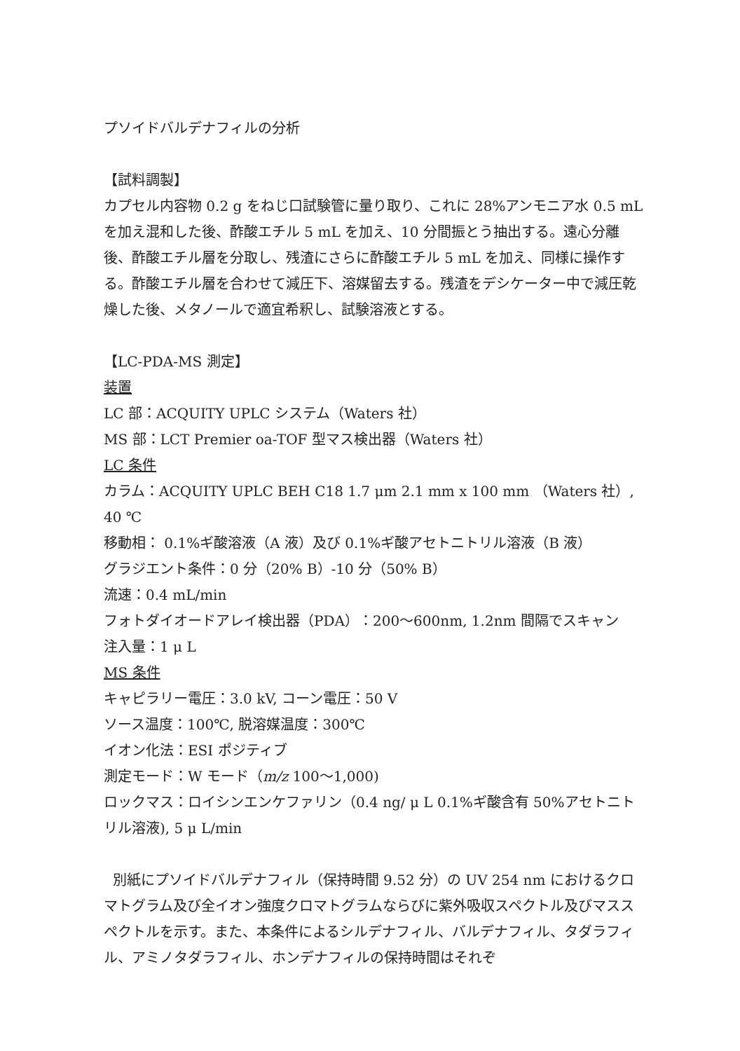プソイドバルデナフィルの分析
【試料調製】
カプセル内容物 0.2 g をねじ口試験管に量り取り、これに 28%アンモニア水 0.5 mL を加え混和した後、酢酸エチル 5 mL を加え、10 分間振とう抽出する。遠心分離後、酢酸エチル層を分取し、残渣にさらに酢酸エチル 5 mL を加え、同様に操作する。酢酸エチル層を合わせて減圧下、溶媒留去する。残渣をデシケーター中で減圧乾燥した後、メタノールで適宜希釈し、試験溶液とする。
【LC-PDA-MS 測定】
装置
LC 部：ACQUITY UPLC システム（Waters 社）
MS 部：LCT Premier oa-TOF 型マス検出器（Waters 社）
LC 条件
カラム：ACQUITY UPLC BEH C18 1.7 μm 2.1 mm x 100 mm （Waters 社）, 40 ℃
移動相： 0.1%ギ酸溶液（A 液）及び 0.1%ギ酸アセトニトリル溶液（B 液）
グラジエント条件：0 分（20% B）-10 分（50% B）
流速：0.4 mL/min
フォトダイオードアレイ検出器（PDA）：200〜600nm, 1.2nm 間隔でスキャン
注入量：1 μ L
MS 条件
キャピラリー電圧：3.0 kV, コーン電圧：50 V
ソース温度：100℃, 脱溶媒温度：300℃
イオン化法：ESI ポジティブ
測定モード：W モード（m/z 100〜1,000)
ロックマス：ロイシンエンケファリン（0.4 ng/ μ L 0.1%ギ酸含有 50%アセトニトリル溶液), 5 μ L/min
別紙にプソイドバルデナフィル（保持時間 9.52 分）の UV 254 nm におけるクロマトグラム及び全イオン強度クロマトグラムならびに紫外吸収スペクトル及びマススペクトルを示す。また、本条件によるシルデナフィル、バルデナフィル、タダラフィル、アミノタダラフィル、ホンデナフィルの保持時間はそれぞ